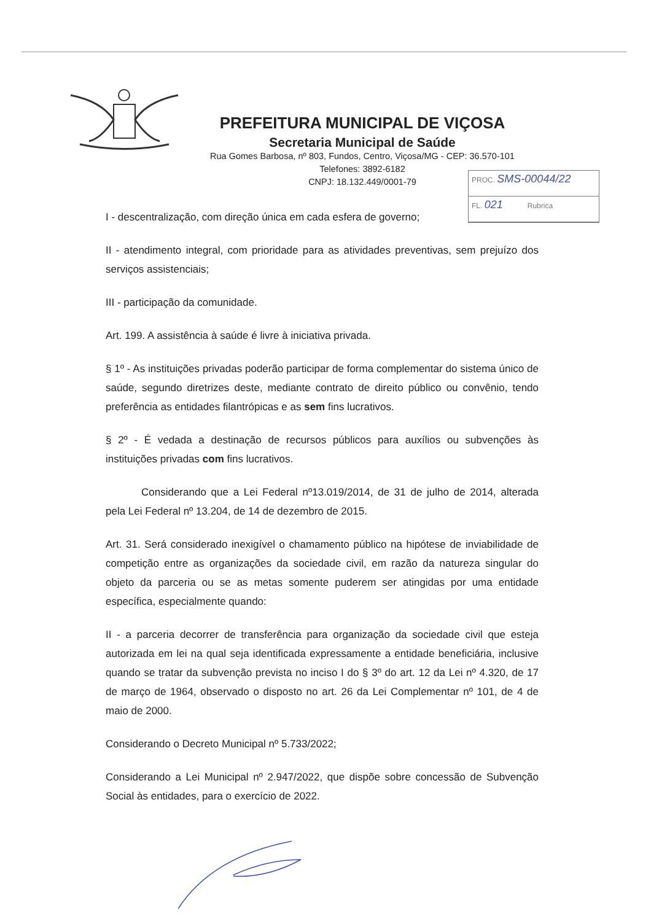PREFEITURA MUNICIPAL DE VIÇOSA
Secretaria Municipal de Saúde
Rua Gomes Barbosa, nº 803, Fundos, Centro, Viçosa/MG - CEP: 36.570-101
Telefones: 3892-6182
CNPJ: 18.132.449/0001-79
PROC. SMS-00044/22
FL. 021 Rubrica
I - descentralização, com direção única em cada esfera de governo;
II - atendimento integral, com prioridade para as atividades preventivas, sem prejuízo dos serviços assistenciais;
III - participação da comunidade.
Art. 199. A assistência à saúde é livre à iniciativa privada.
§ 1º - As instituições privadas poderão participar de forma complementar do sistema único de saúde, segundo diretrizes deste, mediante contrato de direito público ou convênio, tendo preferência as entidades filantrópicas e as sem fins lucrativos.
§ 2º - É vedada a destinação de recursos públicos para auxílios ou subvenções às instituições privadas com fins lucrativos.
Considerando que a Lei Federal nº13.019/2014, de 31 de julho de 2014, alterada pela Lei Federal nº 13.204, de 14 de dezembro de 2015.
Art. 31. Será considerado inexigível o chamamento público na hipótese de inviabilidade de competição entre as organizações da sociedade civil, em razão da natureza singular do objeto da parceria ou se as metas somente puderem ser atingidas por uma entidade específica, especialmente quando:
II - a parceria decorrer de transferência para organização da sociedade civil que esteja autorizada em lei na qual seja identificada expressamente a entidade beneficiária, inclusive quando se tratar da subvenção prevista no inciso I do § 3º do art. 12 da Lei nº 4.320, de 17 de março de 1964, observado o disposto no art. 26 da Lei Complementar nº 101, de 4 de maio de 2000.
Considerando o Decreto Municipal nº 5.733/2022;
Considerando a Lei Municipal nº 2.947/2022, que dispõe sobre concessão de Subvenção Social às entidades, para o exercício de 2022.